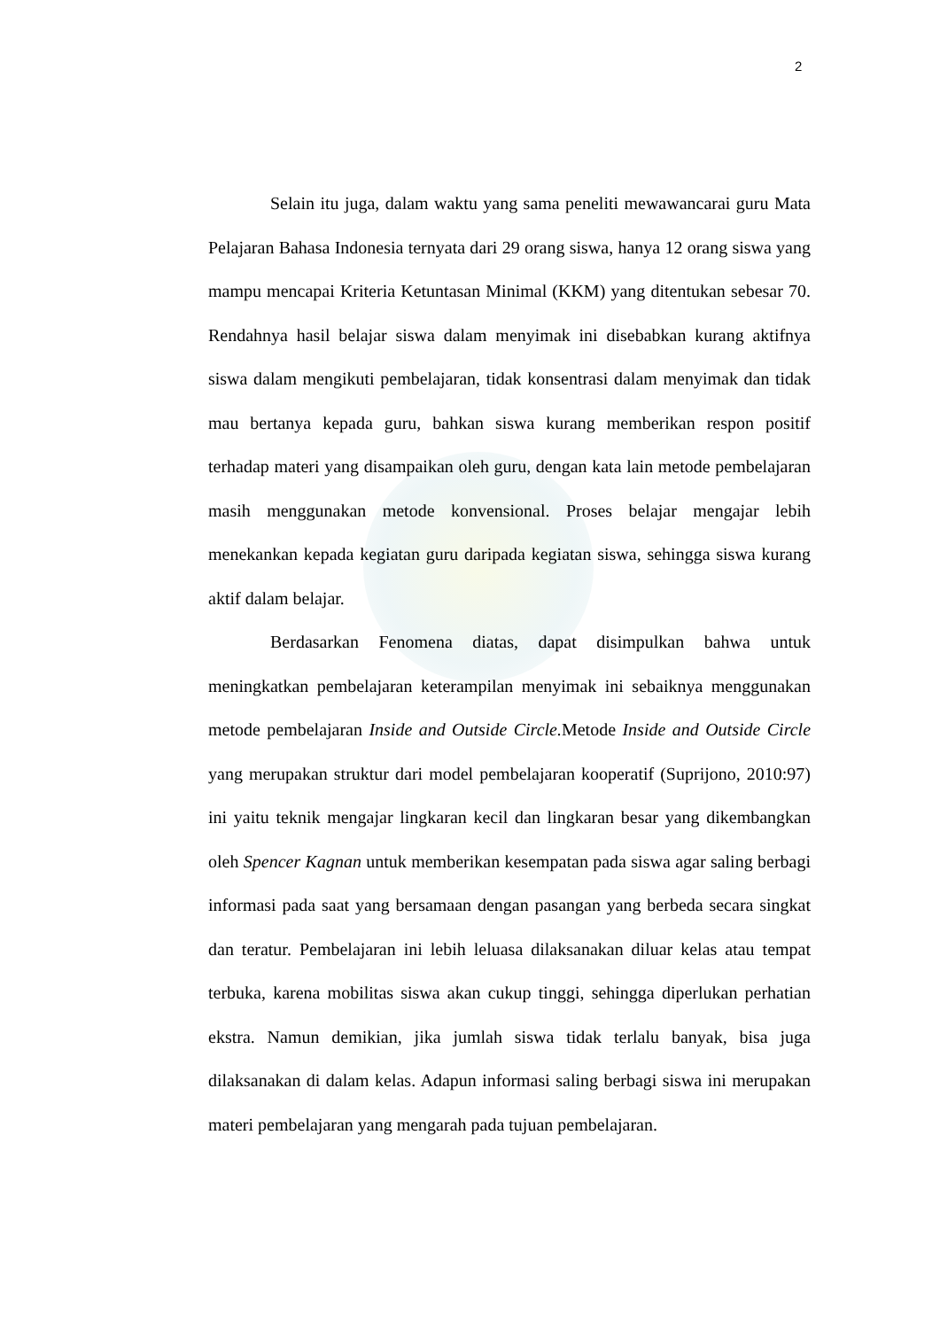2
Selain itu juga, dalam waktu yang sama peneliti mewawancarai guru Mata Pelajaran Bahasa Indonesia ternyata dari 29 orang siswa, hanya 12 orang siswa yang mampu mencapai Kriteria Ketuntasan Minimal (KKM) yang ditentukan sebesar 70. Rendahnya hasil belajar siswa dalam menyimak ini disebabkan kurang aktifnya siswa dalam mengikuti pembelajaran, tidak konsentrasi dalam menyimak dan tidak mau bertanya kepada guru, bahkan siswa kurang memberikan respon positif terhadap materi yang disampaikan oleh guru, dengan kata lain metode pembelajaran masih menggunakan metode konvensional. Proses belajar mengajar lebih menekankan kepada kegiatan guru daripada kegiatan siswa, sehingga siswa kurang aktif dalam belajar.
Berdasarkan Fenomena diatas, dapat disimpulkan bahwa untuk meningkatkan pembelajaran keterampilan menyimak ini sebaiknya menggunakan metode pembelajaran Inside and Outside Circle. Metode Inside and Outside Circle yang merupakan struktur dari model pembelajaran kooperatif (Suprijono, 2010:97) ini yaitu teknik mengajar lingkaran kecil dan lingkaran besar yang dikembangkan oleh Spencer Kagnan untuk memberikan kesempatan pada siswa agar saling berbagi informasi pada saat yang bersamaan dengan pasangan yang berbeda secara singkat dan teratur. Pembelajaran ini lebih leluasa dilaksanakan diluar kelas atau tempat terbuka, karena mobilitas siswa akan cukup tinggi, sehingga diperlukan perhatian ekstra. Namun demikian, jika jumlah siswa tidak terlalu banyak, bisa juga dilaksanakan di dalam kelas. Adapun informasi saling berbagi siswa ini merupakan materi pembelajaran yang mengarah pada tujuan pembelajaran.